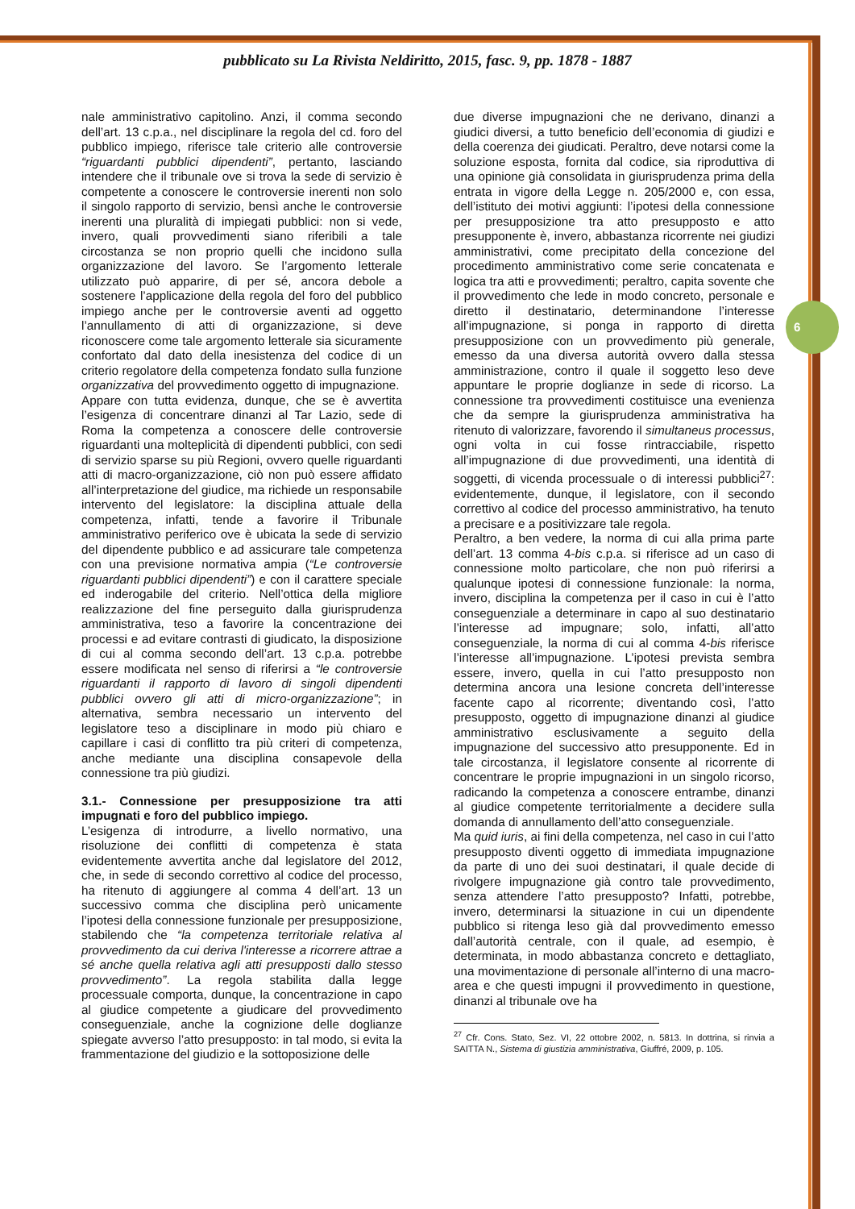6
pubblicato su La Rivista Neldiritto, 2015, fasc. 9, pp. 1878 - 1887
nale amministrativo capitolino. Anzi, il comma secondo dell’art. 13 c.p.a., nel disciplinare la regola del cd. foro del pubblico impiego, riferisce tale criterio alle controversie “riguardanti pubblici dipendenti”, pertanto, lasciando intendere che il tribunale ove si trova la sede di servizio è competente a conoscere le controversie inerenti non solo il singolo rapporto di servizio, bensì anche le controversie inerenti una pluralità di impiegati pubblici: non si vede, invero, quali provvedimenti siano riferibili a tale circostanza se non proprio quelli che incidono sulla organizzazione del lavoro. Se l’argomento letterale utilizzato può apparire, di per sé, ancora debole a sostenere l’applicazione della regola del foro del pubblico impiego anche per le controversie aventi ad oggetto l’annullamento di atti di organizzazione, si deve riconoscere come tale argomento letterale sia sicuramente confortato dal dato della inesistenza del codice di un criterio regolatore della competenza fondato sulla funzione organizzativa del provvedimento oggetto di impugnazione.
Appare con tutta evidenza, dunque, che se è avvertita l’esigenza di concentrare dinanzi al Tar Lazio, sede di Roma la competenza a conoscere delle controversie riguardanti una molteplicità di dipendenti pubblici, con sedi di servizio sparse su più Regioni, ovvero quelle riguardanti atti di macro-organizzazione, ciò non può essere affidato all’interpretazione del giudice, ma richiede un responsabile intervento del legislatore: la disciplina attuale della competenza, infatti, tende a favorire il Tribunale amministrativo periferico ove è ubicata la sede di servizio del dipendente pubblico e ad assicurare tale competenza con una previsione normativa ampia (“Le controversie riguardanti pubblici dipendenti”) e con il carattere speciale ed inderogabile del criterio. Nell’ottica della migliore realizzazione del fine perseguito dalla giurisprudenza amministrativa, teso a favorire la concentrazione dei processi e ad evitare contrasti di giudicato, la disposizione di cui al comma secondo dell’art. 13 c.p.a. potrebbe essere modificata nel senso di riferirsi a “le controversie riguardanti il rapporto di lavoro di singoli dipendenti pubblici ovvero gli atti di micro-organizzazione”; in alternativa, sembra necessario un intervento del legislatore teso a disciplinare in modo più chiaro e capillare i casi di conflitto tra più criteri di competenza, anche mediante una disciplina consapevole della connessione tra più giudizi.
3.1.- Connessione per presupposizione tra atti impugnati e foro del pubblico impiego.
L’esigenza di introdurre, a livello normativo, una risoluzione dei conflitti di competenza è stata evidentemente avvertita anche dal legislatore del 2012, che, in sede di secondo correttivo al codice del processo, ha ritenuto di aggiungere al comma 4 dell’art. 13 un successivo comma che disciplina però unicamente l’ipotesi della connessione funzionale per presupposizione, stabilendo che “la competenza territoriale relativa al provvedimento da cui deriva l'interesse a ricorrere attrae a sé anche quella relativa agli atti presupposti dallo stesso provvedimento”. La regola stabilita dalla legge processuale comporta, dunque, la concentrazione in capo al giudice competente a giudicare del provvedimento conseguenziale, anche la cognizione delle doglianze spiegate avverso l’atto presupposto: in tal modo, si evita la frammentazione del giudizio e la sottoposizione delle
due diverse impugnazioni che ne derivano, dinanzi a giudici diversi, a tutto beneficio dell’economia di giudizi e della coerenza dei giudicati. Peraltro, deve notarsi come la soluzione esposta, fornita dal codice, sia riproduttiva di una opinione già consolidata in giurisprudenza prima della entrata in vigore della Legge n. 205/2000 e, con essa, dell’istituto dei motivi aggiunti: l’ipotesi della connessione per presupposizione tra atto presupposto e atto presupponente è, invero, abbastanza ricorrente nei giudizi amministrativi, come precipitato della concezione del procedimento amministrativo come serie concatenata e logica tra atti e provvedimenti; peraltro, capita sovente che il provvedimento che lede in modo concreto, personale e diretto il destinatario, determinandone l’interesse all’impugnazione, si ponga in rapporto di diretta presupposizione con un provvedimento più generale, emesso da una diversa autorità ovvero dalla stessa amministrazione, contro il quale il soggetto leso deve appuntare le proprie doglianze in sede di ricorso. La connessione tra provvedimenti costituisce una evenienza che da sempre la giurisprudenza amministrativa ha ritenuto di valorizzare, favorendo il simultaneus processus, ogni volta in cui fosse rintracciabile, rispetto all’impugnazione di due provvedimenti, una identità di soggetti, di vicenda processuale o di interessi pubblici<sup>27</sup>: evidentemente, dunque, il legislatore, con il secondo correttivo al codice del processo amministrativo, ha tenuto a precisare e a positivizzare tale regola.
Peraltro, a ben vedere, la norma di cui alla prima parte dell’art. 13 comma 4-bis c.p.a. si riferisce ad un caso di connessione molto particolare, che non può riferirsi a qualunque ipotesi di connessione funzionale: la norma, invero, disciplina la competenza per il caso in cui è l’atto conseguenziale a determinare in capo al suo destinatario l’interesse ad impugnare; solo, infatti, all’atto conseguenziale, la norma di cui al comma 4-bis riferisce l’interesse all’impugnazione. L’ipotesi prevista sembra essere, invero, quella in cui l’atto presupposto non determina ancora una lesione concreta dell’interesse facente capo al ricorrente; diventando così, l’atto presupposto, oggetto di impugnazione dinanzi al giudice amministrativo esclusivamente a seguito della impugnazione del successivo atto presupponente. Ed in tale circostanza, il legislatore consente al ricorrente di concentrare le proprie impugnazioni in un singolo ricorso, radicando la competenza a conoscere entrambe, dinanzi al giudice competente territorialmente a decidere sulla domanda di annullamento dell’atto conseguenziale.
Ma quid iuris, ai fini della competenza, nel caso in cui l’atto presupposto diventi oggetto di immediata impugnazione da parte di uno dei suoi destinatari, il quale decide di rivolgere impugnazione già contro tale provvedimento, senza attendere l’atto presupposto? Infatti, potrebbe, invero, determinarsi la situazione in cui un dipendente pubblico si ritenga leso già dal provvedimento emesso dall’autorità centrale, con il quale, ad esempio, è determinata, in modo abbastanza concreto e dettagliato, una movimentazione di personale all’interno di una macro-area e che questi impugni il provvedimento in questione, dinanzi al tribunale ove ha
<sup>27</sup> Cfr. Cons. Stato, Sez. VI, 22 ottobre 2002, n. 5813. In dottrina, si rinvia a SAITTA N., Sistema di giustizia amministrativa, Giuffré, 2009, p. 105.